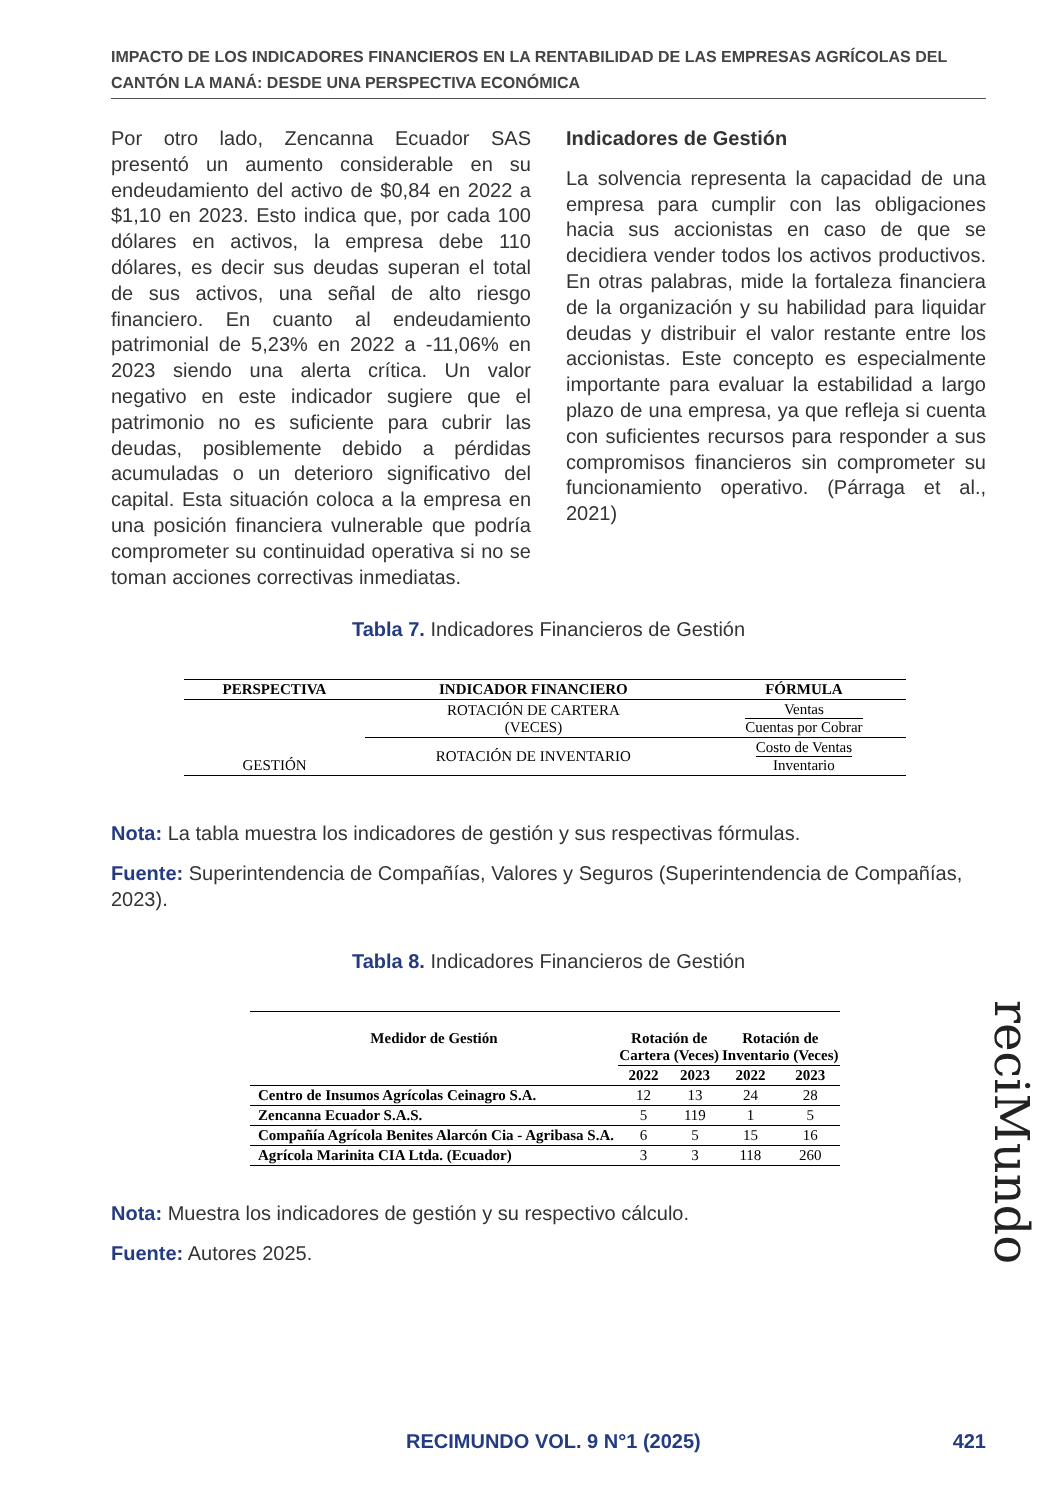IMPACTO DE LOS INDICADORES FINANCIEROS EN LA RENTABILIDAD DE LAS EMPRESAS AGRÍCOLAS DEL CANTÓN LA MANÁ: DESDE UNA PERSPECTIVA ECONÓMICA
Por otro lado, Zencanna Ecuador SAS presentó un aumento considerable en su endeudamiento del activo de $0,84 en 2022 a $1,10 en 2023. Esto indica que, por cada 100 dólares en activos, la empresa debe 110 dólares, es decir sus deudas superan el total de sus activos, una señal de alto riesgo financiero. En cuanto al endeudamiento patrimonial de 5,23% en 2022 a -11,06% en 2023 siendo una alerta crítica. Un valor negativo en este indicador sugiere que el patrimonio no es suficiente para cubrir las deudas, posiblemente debido a pérdidas acumuladas o un deterioro significativo del capital. Esta situación coloca a la empresa en una posición financiera vulnerable que podría comprometer su continuidad operativa si no se toman acciones correctivas inmediatas.
Indicadores de Gestión
La solvencia representa la capacidad de una empresa para cumplir con las obligaciones hacia sus accionistas en caso de que se decidiera vender todos los activos productivos. En otras palabras, mide la fortaleza financiera de la organización y su habilidad para liquidar deudas y distribuir el valor restante entre los accionistas. Este concepto es especialmente importante para evaluar la estabilidad a largo plazo de una empresa, ya que refleja si cuenta con suficientes recursos para responder a sus compromisos financieros sin comprometer su funcionamiento operativo. (Párraga et al., 2021)
Tabla 7. Indicadores Financieros de Gestión
| PERSPECTIVA | INDICADOR FINANCIERO | FÓRMULA |
| --- | --- | --- |
| GESTIÓN | ROTACIÓN DE CARTERA (VECES) | Ventas Cuentas por Cobrar |
| | ROTACIÓN DE INVENTARIO | Costo de Ventas Inventario |
Nota: La tabla muestra los indicadores de gestión y sus respectivas fórmulas.
Fuente: Superintendencia de Compañías, Valores y Seguros (Superintendencia de Compañías, 2023).
Tabla 8. Indicadores Financieros de Gestión
| Medidor de Gestión | Rotación de Cartera (Veces) | | Rotación de Inventario (Veces) | |
| --- | --- | --- | --- | --- |
| | 2022 | 2023 | 2022 | 2023 |
| Centro de Insumos Agrícolas Ceinagro S.A. | 12 | 13 | 24 | 28 |
| Zencanna Ecuador S.A.S. | 5 | 119 | 1 | 5 |
| Compañía Agrícola Benites Alarcón Cia - Agribasa S.A. | 6 | 5 | 15 | 16 |
| Agrícola Marinita CIA Ltda. (Ecuador) | 3 | 3 | 118 | 260 |
Nota: Muestra los indicadores de gestión y su respectivo cálculo.
Fuente: Autores 2025.
reciMundo
RECIMUNDO VOL. 9 N°1 (2025) 421